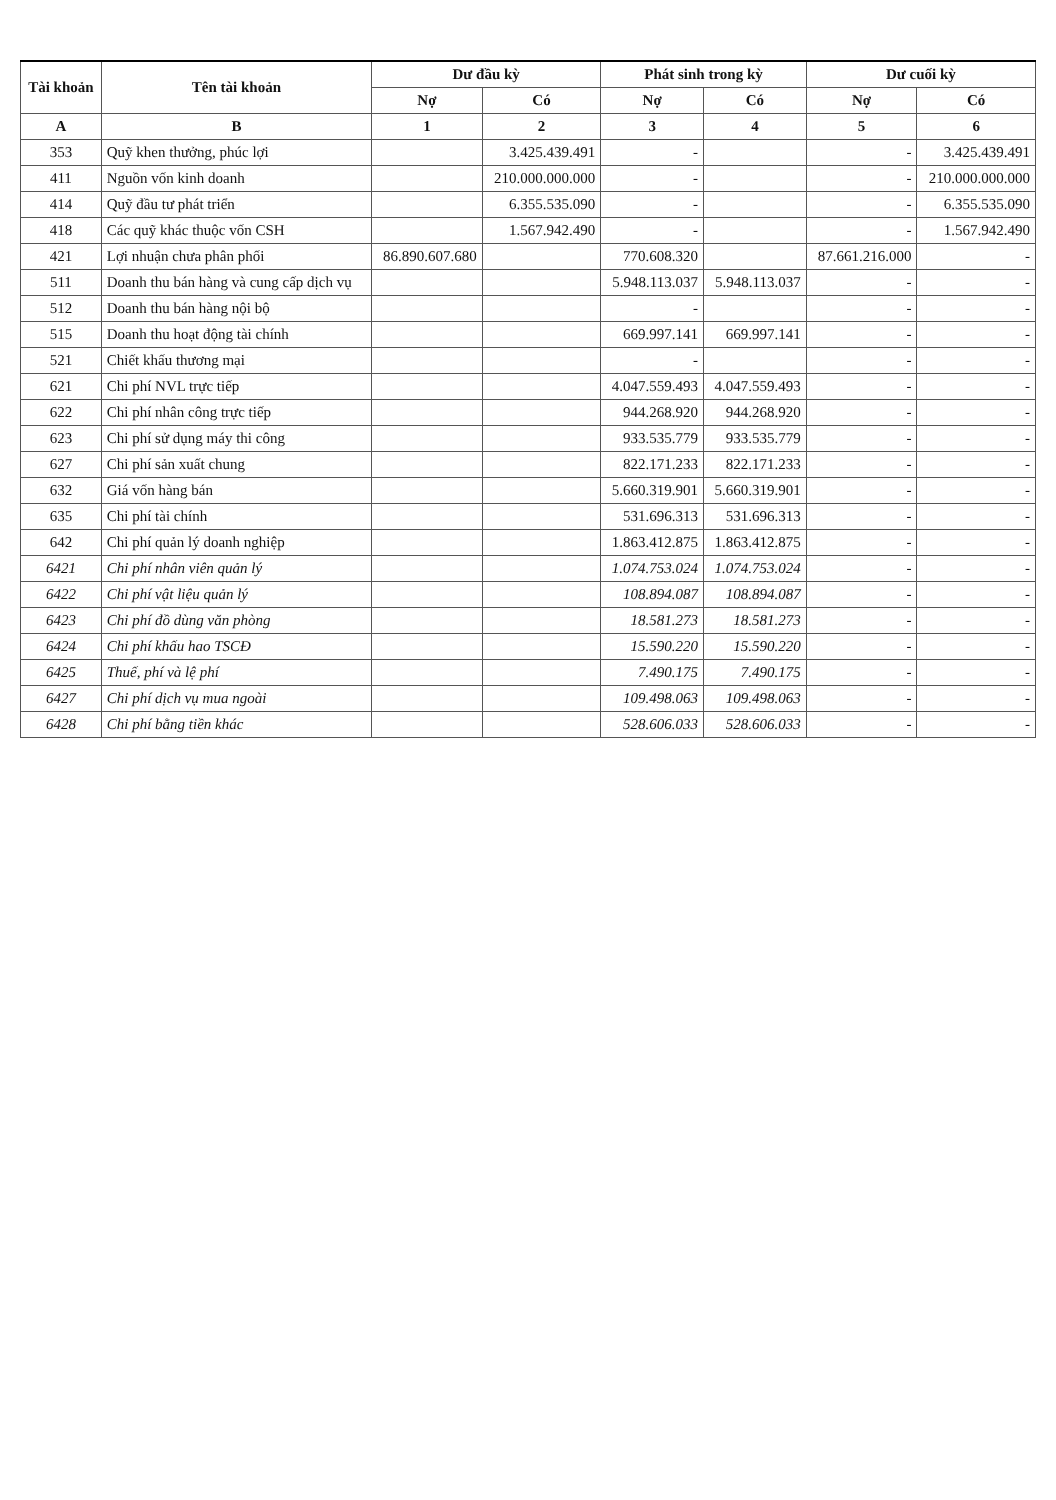| Tài khoản | Tên tài khoản | Dư đầu kỳ | | Phát sinh trong kỳ | | Dư cuối kỳ | |
| --- | --- | --- | --- | --- | --- | --- | --- |
| | | Nợ | Có | Nợ | Có | Nợ | Có |
| A | B | 1 | 2 | 3 | 4 | 5 | 6 |
| 353 | Quỹ khen thưởng, phúc lợi | | 3.425.439.491 | - | | - | 3.425.439.491 |
| 411 | Nguồn vốn kinh doanh | | 210.000.000.000 | - | | - | 210.000.000.000 |
| 414 | Quỹ đầu tư phát triển | | 6.355.535.090 | - | | - | 6.355.535.090 |
| 418 | Các quỹ khác thuộc vốn CSH | | 1.567.942.490 | - | | - | 1.567.942.490 |
| 421 | Lợi nhuận chưa phân phối | 86.890.607.680 | | 770.608.320 | | 87.661.216.000 | - |
| 511 | Doanh thu bán hàng và cung cấp dịch vụ | | | 5.948.113.037 | 5.948.113.037 | - | - |
| 512 | Doanh thu bán hàng nội bộ | | | - | | - | - |
| 515 | Doanh thu hoạt động tài chính | | | 669.997.141 | 669.997.141 | - | - |
| 521 | Chiết khấu thương mại | | | - | | - | - |
| 621 | Chi phí NVL trực tiếp | | | 4.047.559.493 | 4.047.559.493 | - | - |
| 622 | Chi phí nhân công trực tiếp | | | 944.268.920 | 944.268.920 | - | - |
| 623 | Chi phí sử dụng máy thi công | | | 933.535.779 | 933.535.779 | - | - |
| 627 | Chi phí sản xuất chung | | | 822.171.233 | 822.171.233 | - | - |
| 632 | Giá vốn hàng bán | | | 5.660.319.901 | 5.660.319.901 | - | - |
| 635 | Chi phí tài chính | | | 531.696.313 | 531.696.313 | - | - |
| 642 | Chi phí quản lý doanh nghiệp | | | 1.863.412.875 | 1.863.412.875 | - | - |
| 6421 | Chi phí nhân viên quản lý | | | 1.074.753.024 | 1.074.753.024 | - | - |
| 6422 | Chi phí vật liệu quản lý | | | 108.894.087 | 108.894.087 | - | - |
| 6423 | Chi phí đồ dùng văn phòng | | | 18.581.273 | 18.581.273 | - | - |
| 6424 | Chi phí khấu hao TSCĐ | | | 15.590.220 | 15.590.220 | - | - |
| 6425 | Thuế, phí và lệ phí | | | 7.490.175 | 7.490.175 | - | - |
| 6427 | Chi phí dịch vụ mua ngoài | | | 109.498.063 | 109.498.063 | - | - |
| 6428 | Chi phí bằng tiền khác | | | 528.606.033 | 528.606.033 | - | - |